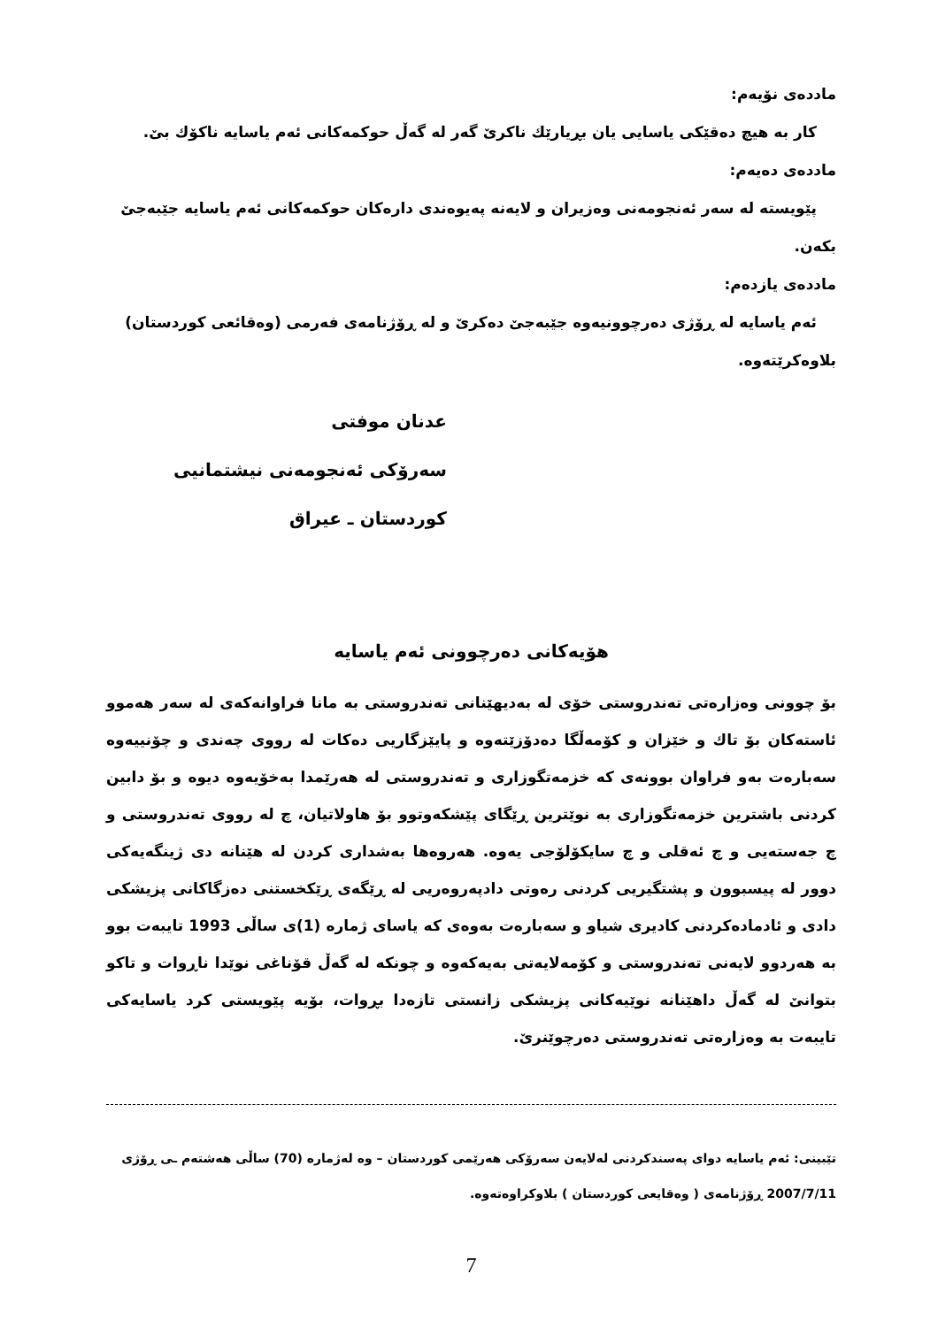ماددەی نۆیەم:
کار بە هیچ دەقێکی یاسایی یان بڕیارێك ناکرێ گەر لە گەڵ حوکمەکانی ئەم یاسایە ناکۆك بێ.
ماددەی دەیەم:
پێویستە لە سەر ئەنجومەنی وەزیران و لایەنە پەیوەندی دارەکان حوکمەکانی ئەم یاسایە جێبەجێ بکەن.
ماددەی یازدەم:
ئەم یاسایە لە ڕۆژی دەرچوونیەوە جێبەجێ دەکرێ و لە ڕۆژنامەی فەرمی (وەقائعی کوردستان) بلاوەکرێتەوە.
عدنان موفتی
سەرۆکی ئەنجومەنی نیشتمانیی
کوردستان ـ عیراق
هۆیەکانی دەرچوونی ئەم یاسایە
بۆ چوونی وەزارەتی تەندروستی خۆی لە بەدیهێنانی تەندروستی بە مانا فراوانەکەی لە سەر هەموو ئاستەکان بۆ تاك و خێزان و کۆمەڵگا دەدۆزێتەوە و پایێزگاریی دەکات لە رووی چەندی و چۆنییەوە سەبارەت بەو فراوان بوونەی کە خزمەتگوزاری و تەندروستی لە هەرێمدا بەخۆیەوە دیوە و بۆ دابین کردنی باشترین خزمەتگوزاری بە نوێترین ڕێگای پێشکەوتوو بۆ هاولاتیان، چ لە رووی تەندروستی و چ جەستەیی و چ ئەقلی و چ سایکۆلۆجی یەوە. هەروەها بەشداری کردن لە هێنانە دی ژینگەیەکی دوور لە پیسبوون و پشتگیریی کردنی رەوتی دادپەروەریی لە ڕێگەی ڕێکخستنی دەزگاکانی پزیشکی دادی و ئادمادەکردنی کادیری شیاو و سەبارەت بەوەی کە یاسای ژمارە (1)ی ساڵی 1993 تایبەت بوو بە هەردوو لایەنی تەندروستی و کۆمەلایەتی بەیەکەوە و چونکە لە گەڵ قۆناغی نوێدا ناڕوات و تاکو بتوانێ لە گەڵ داهێنانە نوێیەکانی پزیشکی زانستی تازەدا بڕوات، بۆیە پێویستی کرد یاسایەکی تایبەت بە وەزارەتی تەندروستی دەرچوێنرێ.
تێبینی: ئەم یاسایە دوای پەسندکردنی لەلایەن سەرۆکی هەرێمی کوردستان – وە لەژمارە (70) ساڵی هەشتەم ـی ڕۆژی 2007/7/11 ڕۆژنامەی ( وەقایعی کوردستان ) بلاوکراوەتەوە.
7